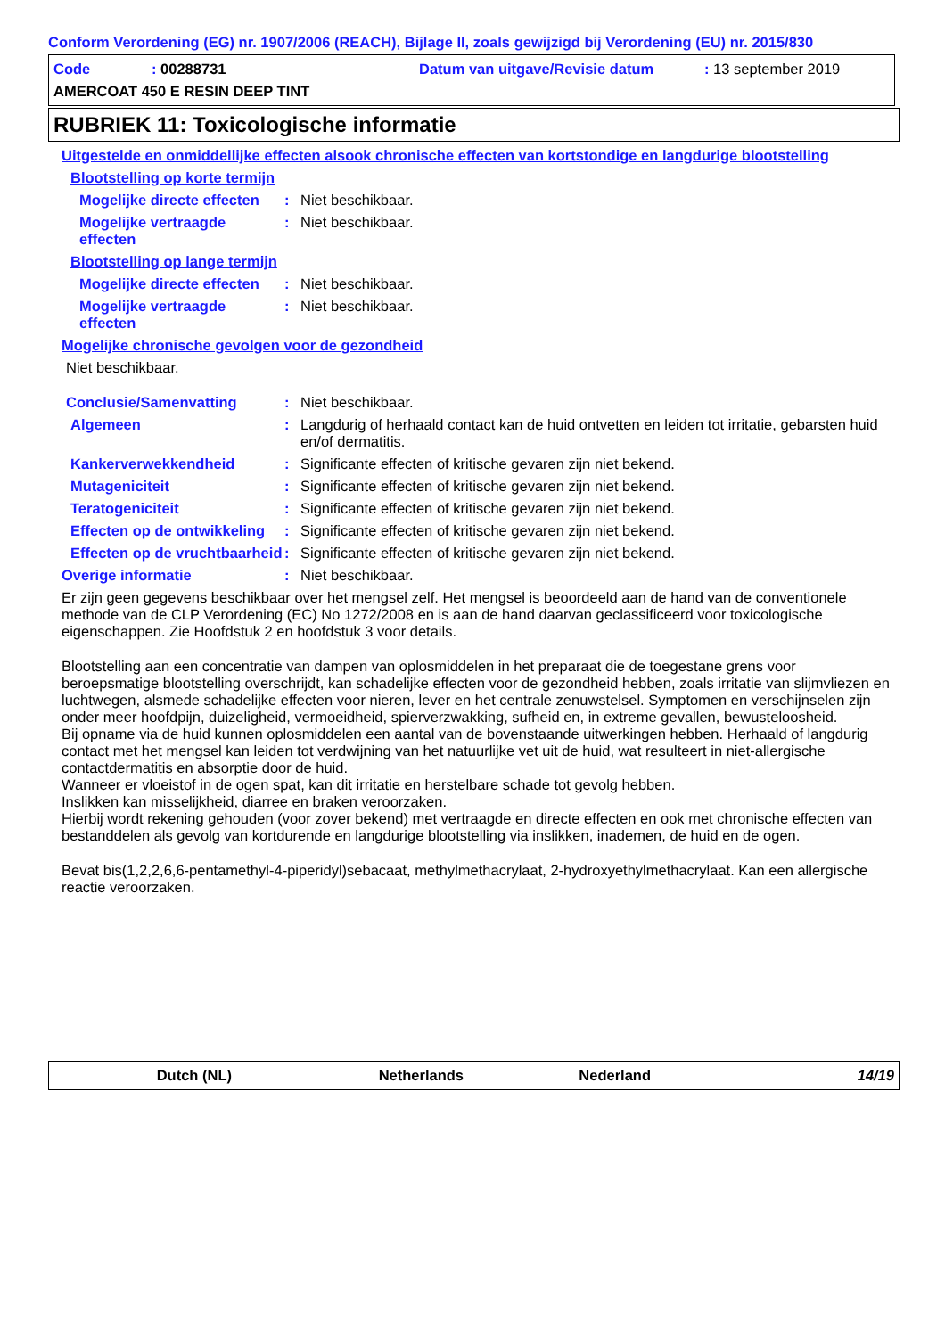Conform Verordening (EG) nr. 1907/2006 (REACH), Bijlage II, zoals gewijzigd bij Verordening (EU) nr. 2015/830
Code: 00288731 Datum van uitgave/Revisie datum: 13 september 2019
AMERCOAT 450 E RESIN DEEP TINT
RUBRIEK 11: Toxicologische informatie
Uitgestelde en onmiddellijke effecten alsook chronische effecten van kortstondige en langdurige blootstelling
Blootstelling op korte termijn
Mogelijke directe effecten
: Niet beschikbaar.
Mogelijke vertraagde effecten
: Niet beschikbaar.
Blootstelling op lange termijn
Mogelijke directe effecten
: Niet beschikbaar.
Mogelijke vertraagde effecten
: Niet beschikbaar.
Mogelijke chronische gevolgen voor de gezondheid
Niet beschikbaar.
Conclusie/Samenvatting : Niet beschikbaar.
Algemeen : Langdurig of herhaald contact kan de huid ontvetten en leiden tot irritatie, gebarsten huid en/of dermatitis.
Kankerverwekkendheid : Significante effecten of kritische gevaren zijn niet bekend.
Mutageniciteit : Significante effecten of kritische gevaren zijn niet bekend.
Teratogeniciteit : Significante effecten of kritische gevaren zijn niet bekend.
Effecten op de ontwikkeling
: Significante effecten of kritische gevaren zijn niet bekend.
Effecten op de vruchtbaarheid
: Significante effecten of kritische gevaren zijn niet bekend.
Overige informatie : Niet beschikbaar.
Er zijn geen gegevens beschikbaar over het mengsel zelf. Het mengsel is beoordeeld aan de hand van de conventionele methode van de CLP Verordening (EC) No 1272/2008 en is aan de hand daarvan geclassificeerd voor toxicologische eigenschappen. Zie Hoofdstuk 2 en hoofdstuk 3 voor details.
Blootstelling aan een concentratie van dampen van oplosmiddelen in het preparaat die de toegestane grens voor beroepsmatige blootstelling overschrijdt, kan schadelijke effecten voor de gezondheid hebben, zoals irritatie van slijmvliezen en luchtwegen, alsmede schadelijke effecten voor nieren, lever en het centrale zenuwstelsel. Symptomen en verschijnselen zijn onder meer hoofdpijn, duizeligheid, vermoeidheid, spierverzwakking, sufheid en, in extreme gevallen, bewusteloosheid.
Bij opname via de huid kunnen oplosmiddelen een aantal van de bovenstaande uitwerkingen hebben. Herhaald of langdurig contact met het mengsel kan leiden tot verdwijning van het natuurlijke vet uit de huid, wat resulteert in niet-allergische contactdermatitis en absorptie door de huid.
Wanneer er vloeistof in de ogen spat, kan dit irritatie en herstelbare schade tot gevolg hebben.
Inslikken kan misselijkheid, diarree en braken veroorzaken.
Hierbij wordt rekening gehouden (voor zover bekend) met vertraagde en directe effecten en ook met chronische effecten van bestanddelen als gevolg van kortdurende en langdurige blootstelling via inslikken, inademen, de huid en de ogen.
Bevat bis(1,2,2,6,6-pentamethyl-4-piperidyl)sebacaat, methylmethacrylaat, 2-hydroxyethylmethacrylaat. Kan een allergische reactie veroorzaken.
Dutch (NL) Netherlands Nederland 14/19